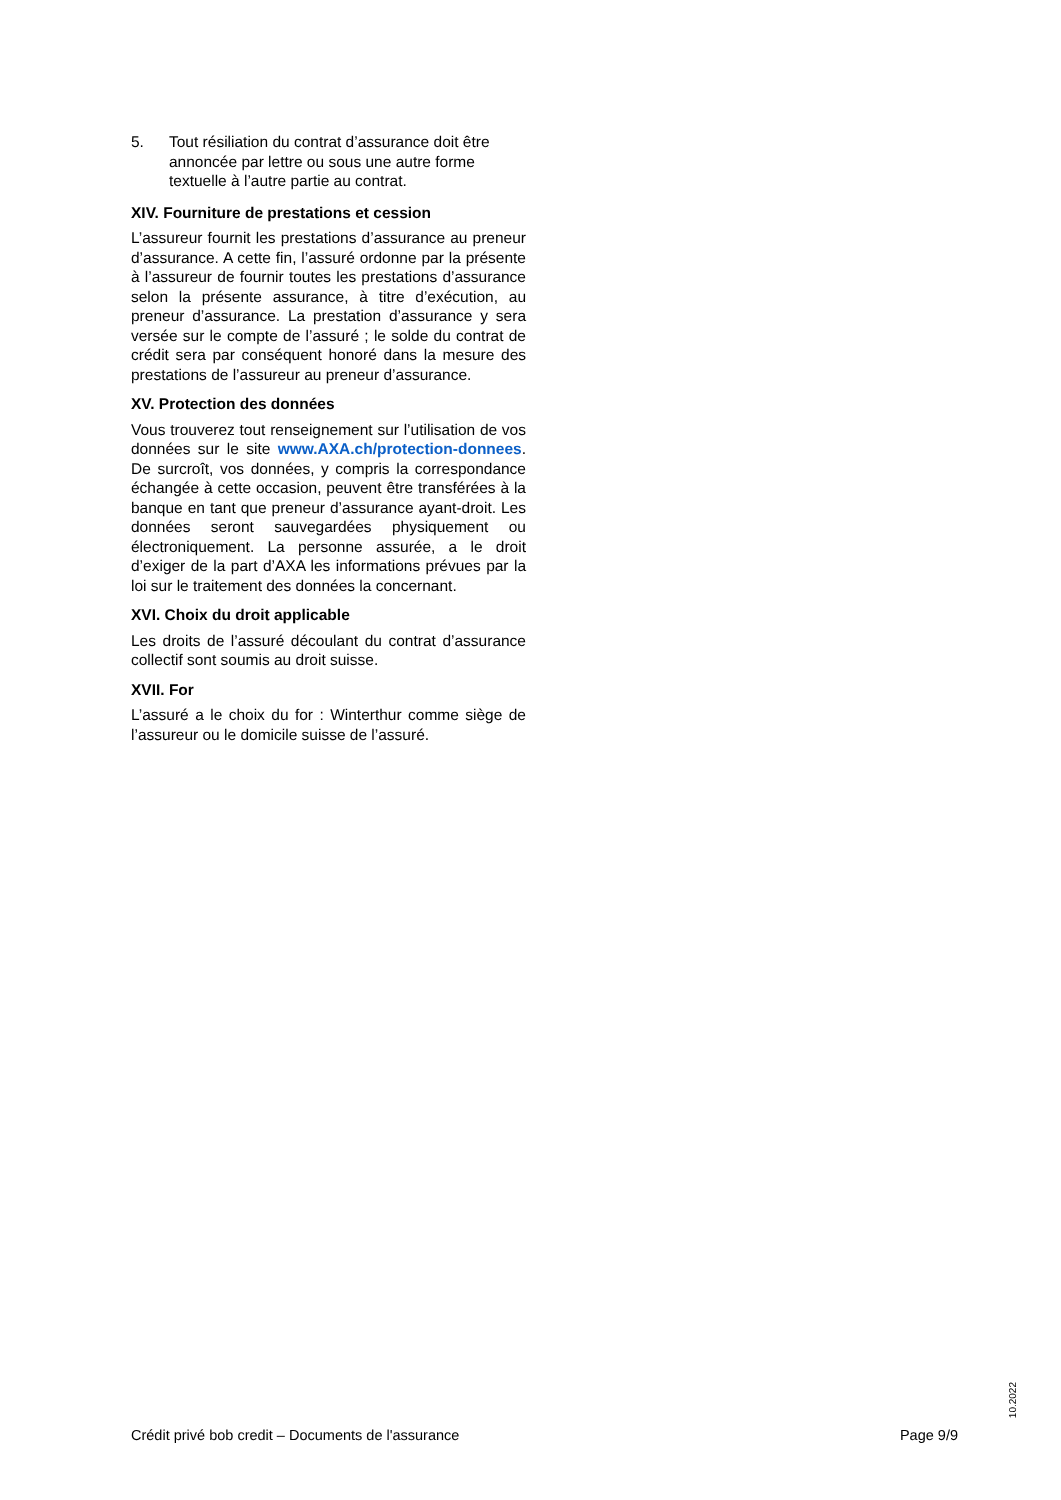5. Tout résiliation du contrat d’assurance doit être annoncée par lettre ou sous une autre forme textuelle à l’autre partie au contrat.
XIV. Fourniture de prestations et cession
L’assureur fournit les prestations d’assurance au preneur d’assurance. A cette fin, l’assuré ordonne par la présente à l’assureur de fournir toutes les prestations d’assurance selon la présente assurance, à titre d’exécution, au preneur d’assurance. La prestation d’assurance y sera versée sur le compte de l’assuré ; le solde du contrat de crédit sera par conséquent honoré dans la mesure des prestations de l’assureur au preneur d’assurance.
XV. Protection des données
Vous trouverez tout renseignement sur l’utilisation de vos données sur le site www.AXA.ch/protection-donnees. De surcroît, vos données, y compris la correspondance échangée à cette occasion, peuvent être transférées à la banque en tant que preneur d’assurance ayant-droit. Les données seront sauvegardées physiquement ou électroniquement. La personne assurée, a le droit d’exiger de la part d’AXA les informations prévues par la loi sur le traitement des données la concernant.
XVI. Choix du droit applicable
Les droits de l’assuré découlant du contrat d’assurance collectif sont soumis au droit suisse.
XVII. For
L’assuré a le choix du for : Winterthur comme siège de l’assureur ou le domicile suisse de l’assuré.
10.2022
Crédit privé bob credit – Documents de l'assurance Page 9/9